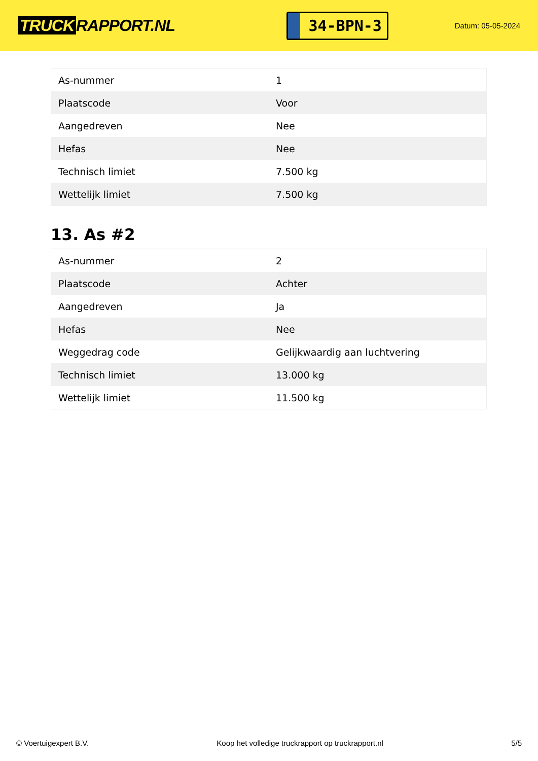TRUCK RAPPORT.NL
34-BPN-3
Datum: 05-05-2024
| As-nummer | 1 |
| Plaatscode | Voor |
| Aangedreven | Nee |
| Hefas | Nee |
| Technisch limiet | 7.500 kg |
| Wettelijk limiet | 7.500 kg |
13. As #2
| As-nummer | 2 |
| Plaatscode | Achter |
| Aangedreven | Ja |
| Hefas | Nee |
| Weggedrag code | Gelijkwaardig aan luchtvering |
| Technisch limiet | 13.000 kg |
| Wettelijk limiet | 11.500 kg |
© Voertuigexpert B.V. Koop het volledige truckrapport op truckrapport.nl 5/5